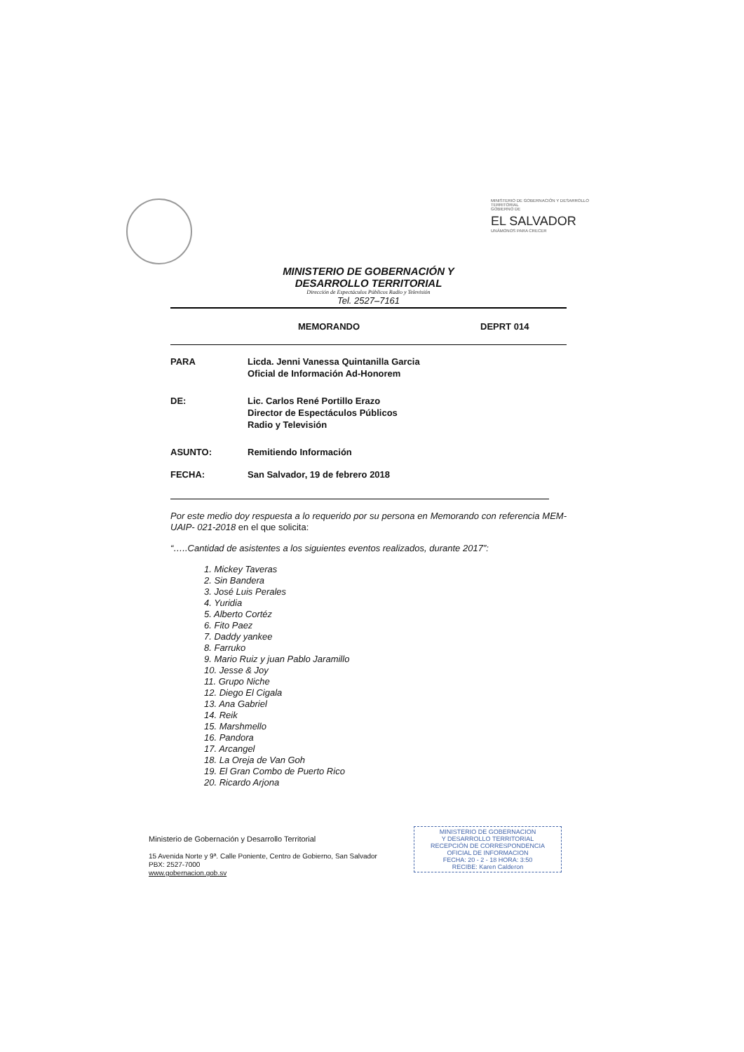MINISTERIO DE GOBERNACIÓN Y DESARROLLO TERRITORIAL
GOBIERNO DE
EL SALVADOR
UNÁMONOS PARA CRECER
MINISTERIO DE GOBERNACIÓN Y
DESARROLLO TERRITORIAL
Dirección de Espectáculos Públicos Radio y Televisión
Tel. 2527–7161
MEMORANDO DEPRT 014
PARA Licda. Jenni Vanessa Quintanilla Garcia
Oficial de Información Ad-Honorem
DE: Lic. Carlos René Portillo Erazo
Director de Espectáculos Públicos
Radio y Televisión
ASUNTO: Remitiendo Información
FECHA: San Salvador, 19 de febrero 2018
Por este medio doy respuesta a lo requerido por su persona en Memorando con referencia MEM-UAIP- 021-2018 en el que solicita:
“…..Cantidad de asistentes a los siguientes eventos realizados, durante 2017”:
1. Mickey Taveras
2. Sin Bandera
3. José Luis Perales
4. Yuridia
5. Alberto Cortéz
6. Fito Paez
7. Daddy yankee
8. Farruko
9. Mario Ruiz y juan Pablo Jaramillo
10. Jesse & Joy
11. Grupo Niche
12. Diego El Cigala
13. Ana Gabriel
14. Reik
15. Marshmello
16. Pandora
17. Arcangel
18. La Oreja de Van Goh
19. El Gran Combo de Puerto Rico
20. Ricardo Arjona
Ministerio de Gobernación y Desarrollo Territorial
15 Avenida Norte y 9ª. Calle Poniente, Centro de Gobierno, San Salvador
PBX: 2527-7000
www.gobernacion.gob.sv
MINISTERIO DE GOBERNACION
Y DESARROLLO TERRITORIAL
RECEPCIÓN DE CORRESPONDENCIA
OFICIAL DE INFORMACION
FECHA: 20 - 2 - 18 HORA: 3:50
RECIBE: Karen Calderon